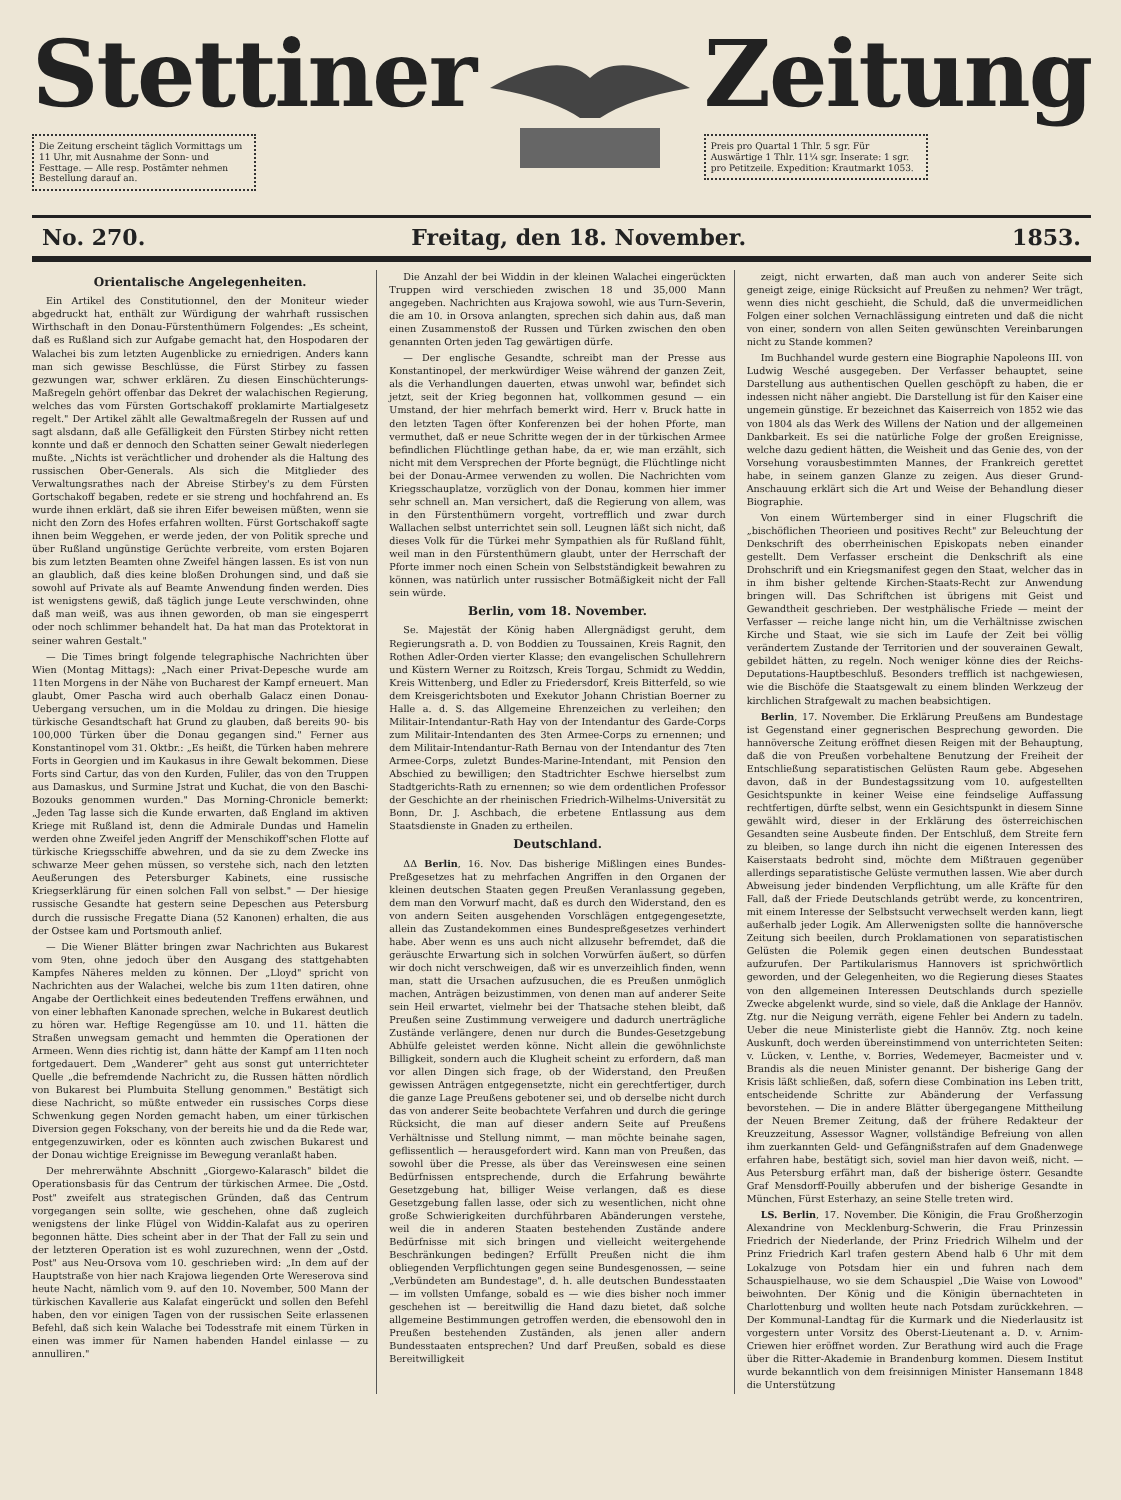Stettiner
Die Zeitung erscheint täglich Vormittags um 11 Uhr, mit Ausnahme der Sonn- und Festtage. — Alle resp. Postämter nehmen Bestellung darauf an.
Zeitung
Preis pro Quartal 1 Thlr. 5 sgr. Für Auswärtige 1 Thlr. 11¼ sgr. Inserate: 1 sgr. pro Petitzeile. Expedition: Krautmarkt 1053.
No. 270. Freitag, den 18. November. 1853.
Orientalische Angelegenheiten.
Ein Artikel des Constitutionnel, den der Moniteur wieder abgedruckt hat, enthält zur Würdigung der wahrhaft russischen Wirthschaft in den Donau-Fürstenthümern Folgendes: „Es scheint, daß es Rußland sich zur Aufgabe gemacht hat, den Hospodaren der Walachei bis zum letzten Augenblicke zu erniedrigen. Anders kann man sich gewisse Beschlüsse, die Fürst Stirbey zu fassen gezwungen war, schwer erklären. Zu diesen Einschüchterungs-Maßregeln gehört offenbar das Dekret der walachischen Regierung, welches das vom Fürsten Gortschakoff proklamirte Martialgesetz regelt." Der Artikel zählt alle Gewaltmaßregeln der Russen auf und sagt alsdann, daß alle Gefälligkeit den Fürsten Stirbey nicht retten konnte und daß er dennoch den Schatten seiner Gewalt niederlegen mußte. „Nichts ist verächtlicher und drohender als die Haltung des russischen Ober-Generals. Als sich die Mitglieder des Verwaltungsrathes nach der Abreise Stirbey's zu dem Fürsten Gortschakoff begaben, redete er sie streng und hochfahrend an. Es wurde ihnen erklärt, daß sie ihren Eifer beweisen müßten, wenn sie nicht den Zorn des Hofes erfahren wollten. Fürst Gortschakoff sagte ihnen beim Weggehen, er werde jeden, der von Politik spreche und über Rußland ungünstige Gerüchte verbreite, vom ersten Bojaren bis zum letzten Beamten ohne Zweifel hängen lassen. Es ist von nun an glaublich, daß dies keine bloßen Drohungen sind, und daß sie sowohl auf Private als auf Beamte Anwendung finden werden. Dies ist wenigstens gewiß, daß täglich junge Leute verschwinden, ohne daß man weiß, was aus ihnen geworden, ob man sie eingesperrt oder noch schlimmer behandelt hat. Da hat man das Protektorat in seiner wahren Gestalt."
— Die Times bringt folgende telegraphische Nachrichten über Wien (Montag Mittags): „Nach einer Privat-Depesche wurde am 11ten Morgens in der Nähe von Bucharest der Kampf erneuert. Man glaubt, Omer Pascha wird auch oberhalb Galacz einen Donau-Uebergang versuchen, um in die Moldau zu dringen. Die hiesige türkische Gesandtschaft hat Grund zu glauben, daß bereits 90- bis 100,000 Türken über die Donau gegangen sind." Ferner aus Konstantinopel vom 31. Oktbr.: „Es heißt, die Türken haben mehrere Forts in Georgien und im Kaukasus in ihre Gewalt bekommen. Diese Forts sind Cartur, das von den Kurden, Fuliler, das von den Truppen aus Damaskus, und Surmine Jstrat und Kuchat, die von den Baschi-Bozouks genommen wurden." Das Morning-Chronicle bemerkt: „Jeden Tag lasse sich die Kunde erwarten, daß England im aktiven Kriege mit Rußland ist, denn die Admirale Dundas und Hamelin werden ohne Zweifel jeden Angriff der Menschikoff'schen Flotte auf türkische Kriegsschiffe abwehren, und da sie zu dem Zwecke ins schwarze Meer gehen müssen, so verstehe sich, nach den letzten Aeußerungen des Petersburger Kabinets, eine russische Kriegserklärung für einen solchen Fall von selbst." — Der hiesige russische Gesandte hat gestern seine Depeschen aus Petersburg durch die russische Fregatte Diana (52 Kanonen) erhalten, die aus der Ostsee kam und Portsmouth anlief.
— Die Wiener Blätter bringen zwar Nachrichten aus Bukarest vom 9ten, ohne jedoch über den Ausgang des stattgehabten Kampfes Näheres melden zu können. Der „Lloyd" spricht von Nachrichten aus der Walachei, welche bis zum 11ten datiren, ohne Angabe der Oertlichkeit eines bedeutenden Treffens erwähnen, und von einer lebhaften Kanonade sprechen, welche in Bukarest deutlich zu hören war. Heftige Regengüsse am 10. und 11. hätten die Straßen unwegsam gemacht und hemmten die Operationen der Armeen. Wenn dies richtig ist, dann hätte der Kampf am 11ten noch fortgedauert. Dem „Wanderer" geht aus sonst gut unterrichteter Quelle „die befremdende Nachricht zu, die Russen hätten nördlich von Bukarest bei Plumbuita Stellung genommen." Bestätigt sich diese Nachricht, so müßte entweder ein russisches Corps diese Schwenkung gegen Norden gemacht haben, um einer türkischen Diversion gegen Fokschany, von der bereits hie und da die Rede war, entgegenzuwirken, oder es könnten auch zwischen Bukarest und der Donau wichtige Ereignisse im Bewegung veranlaßt haben.
Der mehrerwähnte Abschnitt „Giorgewo-Kalarasch" bildet die Operationsbasis für das Centrum der türkischen Armee. Die „Ostd. Post" zweifelt aus strategischen Gründen, daß das Centrum vorgegangen sein sollte, wie geschehen, ohne daß zugleich wenigstens der linke Flügel von Widdin-Kalafat aus zu operiren begonnen hätte. Dies scheint aber in der That der Fall zu sein und der letzteren Operation ist es wohl zuzurechnen, wenn der „Ostd. Post" aus Neu-Orsova vom 10. geschrieben wird: „In dem auf der Hauptstraße von hier nach Krajowa liegenden Orte Wereserova sind heute Nacht, nämlich vom 9. auf den 10. November, 500 Mann der türkischen Kavallerie aus Kalafat eingerückt und sollen den Befehl haben, den vor einigen Tagen von der russischen Seite erlassenen Befehl, daß sich kein Walache bei Todesstrafe mit einem Türken in einen was immer für Namen habenden Handel einlasse — zu annulliren."
Die Anzahl der bei Widdin in der kleinen Walachei eingerückten Truppen wird verschieden zwischen 18 und 35,000 Mann angegeben. Nachrichten aus Krajowa sowohl, wie aus Turn-Severin, die am 10. in Orsova anlangten, sprechen sich dahin aus, daß man einen Zusammenstoß der Russen und Türken zwischen den oben genannten Orten jeden Tag gewärtigen dürfe.
— Der englische Gesandte, schreibt man der Presse aus Konstantinopel, der merkwürdiger Weise während der ganzen Zeit, als die Verhandlungen dauerten, etwas unwohl war, befindet sich jetzt, seit der Krieg begonnen hat, vollkommen gesund — ein Umstand, der hier mehrfach bemerkt wird. Herr v. Bruck hatte in den letzten Tagen öfter Konferenzen bei der hohen Pforte, man vermuthet, daß er neue Schritte wegen der in der türkischen Armee befindlichen Flüchtlinge gethan habe, da er, wie man erzählt, sich nicht mit dem Versprechen der Pforte begnügt, die Flüchtlinge nicht bei der Donau-Armee verwenden zu wollen. Die Nachrichten vom Kriegsschauplatze, vorzüglich von der Donau, kommen hier immer sehr schnell an. Man versichert, daß die Regierung von allem, was in den Fürstenthümern vorgeht, vortrefflich und zwar durch Wallachen selbst unterrichtet sein soll. Leugnen läßt sich nicht, daß dieses Volk für die Türkei mehr Sympathien als für Rußland fühlt, weil man in den Fürstenthümern glaubt, unter der Herrschaft der Pforte immer noch einen Schein von Selbstständigkeit bewahren zu können, was natürlich unter russischer Botmäßigkeit nicht der Fall sein würde.
Berlin, vom 18. November.
Se. Majestät der König haben Allergnädigst geruht, dem Regierungsrath a. D. von Boddien zu Toussainen, Kreis Ragnit, den Rothen Adler-Orden vierter Klasse; den evangelischen Schullehrern und Küstern Werner zu Roitzsch, Kreis Torgau, Schmidt zu Weddin, Kreis Wittenberg, und Edler zu Friedersdorf, Kreis Bitterfeld, so wie dem Kreisgerichtsboten und Exekutor Johann Christian Boerner zu Halle a. d. S. das Allgemeine Ehrenzeichen zu verleihen; den Militair-Intendantur-Rath Hay von der Intendantur des Garde-Corps zum Militair-Intendanten des 3ten Armee-Corps zu ernennen; und dem Militair-Intendantur-Rath Bernau von der Intendantur des 7ten Armee-Corps, zuletzt Bundes-Marine-Intendant, mit Pension den Abschied zu bewilligen; den Stadtrichter Eschwe hierselbst zum Stadtgerichts-Rath zu ernennen; so wie dem ordentlichen Professor der Geschichte an der rheinischen Friedrich-Wilhelms-Universität zu Bonn, Dr. J. Aschbach, die erbetene Entlassung aus dem Staatsdienste in Gnaden zu ertheilen.
Deutschland.
ΔΔ Berlin, 16. Nov. Das bisherige Mißlingen eines Bundes-Preßgesetzes hat zu mehrfachen Angriffen in den Organen der kleinen deutschen Staaten gegen Preußen Veranlassung gegeben, dem man den Vorwurf macht, daß es durch den Widerstand, den es von andern Seiten ausgehenden Vorschlägen entgegengesetzte, allein das Zustandekommen eines Bundespreßgesetzes verhindert habe. Aber wenn es uns auch nicht allzusehr befremdet, daß die geräuschte Erwartung sich in solchen Vorwürfen äußert, so dürfen wir doch nicht verschweigen, daß wir es unverzeihlich finden, wenn man, statt die Ursachen aufzusuchen, die es Preußen unmöglich machen, Anträgen beizustimmen, von denen man auf anderer Seite sein Heil erwartet, vielmehr bei der Thatsache stehen bleibt, daß Preußen seine Zustimmung verweigere und dadurch unerträgliche Zustände verlängere, denen nur durch die Bundes-Gesetzgebung Abhülfe geleistet werden könne. Nicht allein die gewöhnlichste Billigkeit, sondern auch die Klugheit scheint zu erfordern, daß man vor allen Dingen sich frage, ob der Widerstand, den Preußen gewissen Anträgen entgegensetzte, nicht ein gerechtfertiger, durch die ganze Lage Preußens gebotener sei, und ob derselbe nicht durch das von anderer Seite beobachtete Verfahren und durch die geringe Rücksicht, die man auf dieser andern Seite auf Preußens Verhältnisse und Stellung nimmt, — man möchte beinahe sagen, geflissentlich — herausgefordert wird. Kann man von Preußen, das sowohl über die Presse, als über das Vereinswesen eine seinen Bedürfnissen entsprechende, durch die Erfahrung bewährte Gesetzgebung hat, billiger Weise verlangen, daß es diese Gesetzgebung fallen lasse, oder sich zu wesentlichen, nicht ohne große Schwierigkeiten durchführbaren Abänderungen verstehe, weil die in anderen Staaten bestehenden Zustände andere Bedürfnisse mit sich bringen und vielleicht weitergehende Beschränkungen bedingen? Erfüllt Preußen nicht die ihm obliegenden Verpflichtungen gegen seine Bundesgenossen, — seine „Verbündeten am Bundestage", d. h. alle deutschen Bundesstaaten — im vollsten Umfange, sobald es — wie dies bisher noch immer geschehen ist — bereitwillig die Hand dazu bietet, daß solche allgemeine Bestimmungen getroffen werden, die ebensowohl den in Preußen bestehenden Zuständen, als jenen aller andern Bundesstaaten entsprechen? Und darf Preußen, sobald es diese Bereitwilligkeit
zeigt, nicht erwarten, daß man auch von anderer Seite sich geneigt zeige, einige Rücksicht auf Preußen zu nehmen? Wer trägt, wenn dies nicht geschieht, die Schuld, daß die unvermeidlichen Folgen einer solchen Vernachlässigung eintreten und daß die nicht von einer, sondern von allen Seiten gewünschten Vereinbarungen nicht zu Stande kommen?
Im Buchhandel wurde gestern eine Biographie Napoleons III. von Ludwig Wesché ausgegeben. Der Verfasser behauptet, seine Darstellung aus authentischen Quellen geschöpft zu haben, die er indessen nicht näher angiebt. Die Darstellung ist für den Kaiser eine ungemein günstige. Er bezeichnet das Kaiserreich von 1852 wie das von 1804 als das Werk des Willens der Nation und der allgemeinen Dankbarkeit. Es sei die natürliche Folge der großen Ereignisse, welche dazu gedient hätten, die Weisheit und das Genie des, von der Vorsehung vorausbestimmten Mannes, der Frankreich gerettet habe, in seinem ganzen Glanze zu zeigen. Aus dieser Grund-Anschauung erklärt sich die Art und Weise der Behandlung dieser Biographie.
Von einem Würtemberger sind in einer Flugschrift die „bischöflichen Theorieen und positives Recht" zur Beleuchtung der Denkschrift des oberrheinischen Episkopats neben einander gestellt. Dem Verfasser erscheint die Denkschrift als eine Drohschrift und ein Kriegsmanifest gegen den Staat, welcher das in in ihm bisher geltende Kirchen-Staats-Recht zur Anwendung bringen will. Das Schriftchen ist übrigens mit Geist und Gewandtheit geschrieben. Der westphälische Friede — meint der Verfasser — reiche lange nicht hin, um die Verhältnisse zwischen Kirche und Staat, wie sie sich im Laufe der Zeit bei völlig verändertem Zustande der Territorien und der souverainen Gewalt, gebildet hätten, zu regeln. Noch weniger könne dies der Reichs-Deputations-Hauptbeschluß. Besonders trefflich ist nachgewiesen, wie die Bischöfe die Staatsgewalt zu einem blinden Werkzeug der kirchlichen Strafgewalt zu machen beabsichtigen.
Berlin, 17. November. Die Erklärung Preußens am Bundestage ist Gegenstand einer gegnerischen Besprechung geworden. Die hannöversche Zeitung eröffnet diesen Reigen mit der Behauptung, daß die von Preußen vorbehaltene Benutzung der Freiheit der Entschließung separatistischen Gelüsten Raum gebe. Abgesehen davon, daß in der Bundestagssitzung vom 10. aufgestellten Gesichtspunkte in keiner Weise eine feindselige Auffassung rechtfertigen, dürfte selbst, wenn ein Gesichtspunkt in diesem Sinne gewählt wird, dieser in der Erklärung des österreichischen Gesandten seine Ausbeute finden. Der Entschluß, dem Streite fern zu bleiben, so lange durch ihn nicht die eigenen Interessen des Kaiserstaats bedroht sind, möchte dem Mißtrauen gegenüber allerdings separatistische Gelüste vermuthen lassen. Wie aber durch Abweisung jeder bindenden Verpflichtung, um alle Kräfte für den Fall, daß der Friede Deutschlands getrübt werde, zu koncentriren, mit einem Interesse der Selbstsucht verwechselt werden kann, liegt außerhalb jeder Logik. Am Allerwenigsten sollte die hannöversche Zeitung sich beeilen, durch Proklamationen von separatistischen Gelüsten die Polemik gegen einen deutschen Bundesstaat aufzurufen. Der Partikularismus Hannovers ist sprichwörtlich geworden, und der Gelegenheiten, wo die Regierung dieses Staates von den allgemeinen Interessen Deutschlands durch spezielle Zwecke abgelenkt wurde, sind so viele, daß die Anklage der Hannöv. Ztg. nur die Neigung verräth, eigene Fehler bei Andern zu tadeln. Ueber die neue Ministerliste giebt die Hannöv. Ztg. noch keine Auskunft, doch werden übereinstimmend von unterrichteten Seiten: v. Lücken, v. Lenthe, v. Borries, Wedemeyer, Bacmeister und v. Brandis als die neuen Minister genannt. Der bisherige Gang der Krisis läßt schließen, daß, sofern diese Combination ins Leben tritt, entscheidende Schritte zur Abänderung der Verfassung bevorstehen. — Die in andere Blätter übergegangene Mittheilung der Neuen Bremer Zeitung, daß der frühere Redakteur der Kreuzzeitung, Assessor Wagner, vollständige Befreiung von allen ihm zuerkannten Geld- und Gefängnißstrafen auf dem Gnadenwege erfahren habe, bestätigt sich, soviel man hier davon weiß, nicht. — Aus Petersburg erfährt man, daß der bisherige österr. Gesandte Graf Mensdorff-Pouilly abberufen und der bisherige Gesandte in München, Fürst Esterhazy, an seine Stelle treten wird.
LS. Berlin, 17. November. Die Königin, die Frau Großherzogin Alexandrine von Mecklenburg-Schwerin, die Frau Prinzessin Friedrich der Niederlande, der Prinz Friedrich Wilhelm und der Prinz Friedrich Karl trafen gestern Abend halb 6 Uhr mit dem Lokalzuge von Potsdam hier ein und fuhren nach dem Schauspielhause, wo sie dem Schauspiel „Die Waise von Lowood" beiwohnten. Der König und die Königin übernachteten in Charlottenburg und wollten heute nach Potsdam zurückkehren. — Der Kommunal-Landtag für die Kurmark und die Niederlausitz ist vorgestern unter Vorsitz des Oberst-Lieutenant a. D. v. Arnim-Criewen hier eröffnet worden. Zur Berathung wird auch die Frage über die Ritter-Akademie in Brandenburg kommen. Diesem Institut wurde bekanntlich von dem freisinnigen Minister Hansemann 1848 die Unterstützung